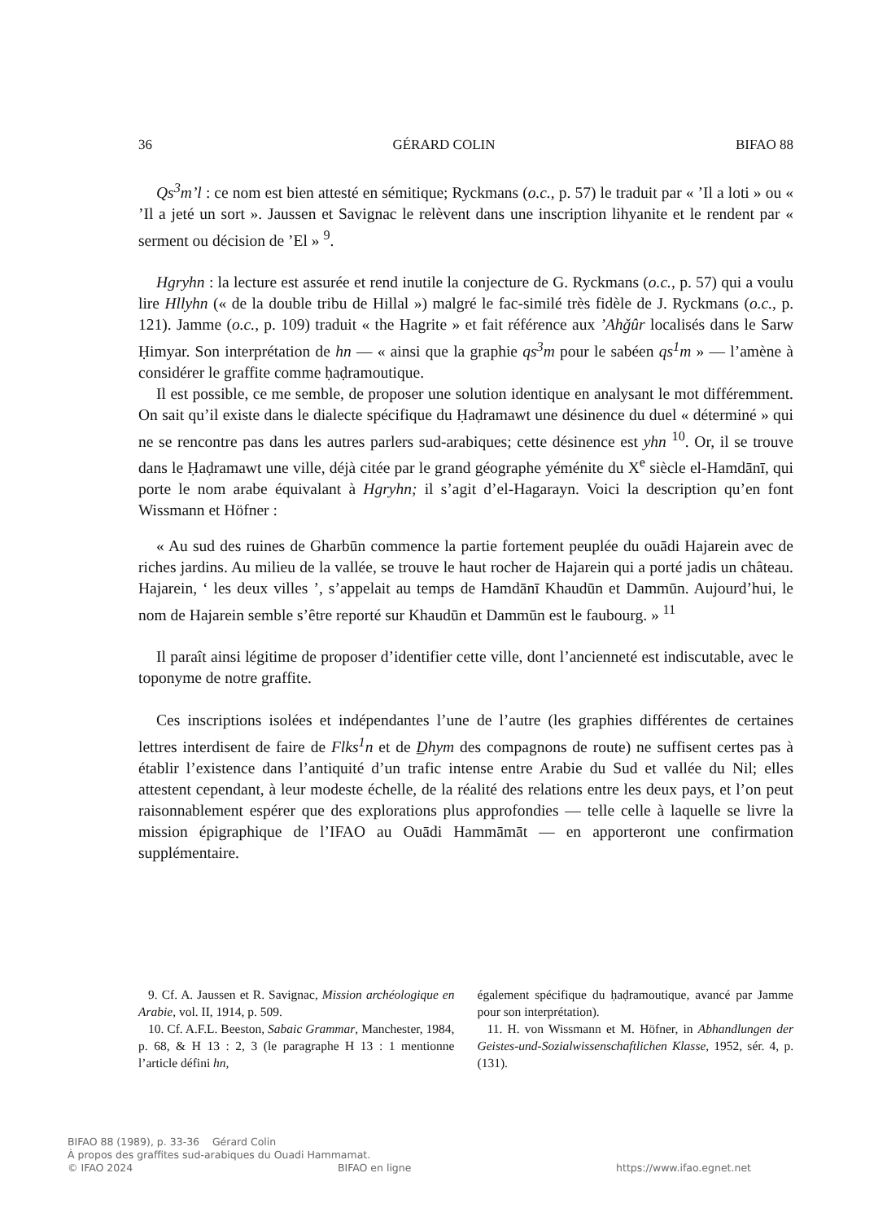36 GÉRARD COLIN BIFAO 88
Qs<sup>3</sup>m’l : ce nom est bien attesté en sémitique; Ryckmans (o.c., p. 57) le traduit par « ’Il a loti » ou « ’Il a jeté un sort ». Jaussen et Savignac le relèvent dans une inscription lihyanite et le rendent par « serment ou décision de ’El » <sup>9</sup>.
Hgryhn : la lecture est assurée et rend inutile la conjecture de G. Ryckmans (o.c., p. 57) qui a voulu lire Hllyhn (« de la double tribu de Hillal ») malgré le fac-similé très fidèle de J. Ryckmans (o.c., p. 121). Jamme (o.c., p. 109) traduit « the Hagrite » et fait référence aux ’Ahǧûr localisés dans le Sarw Ḥimyar. Son interprétation de hn — « ainsi que la graphie qs<sup>3</sup>m pour le sabéen qs<sup>1</sup>m » — l’amène à considérer le graffite comme ḥaḍramoutique.
Il est possible, ce me semble, de proposer une solution identique en analysant le mot différemment. On sait qu’il existe dans le dialecte spécifique du Ḥaḍramawt une désinence du duel « déterminé » qui ne se rencontre pas dans les autres parlers sud-arabiques; cette désinence est yhn <sup>10</sup>. Or, il se trouve dans le Ḥaḍramawt une ville, déjà citée par le grand géographe yéménite du X<sup>e</sup> siècle el-Hamdānī, qui porte le nom arabe équivalant à Hgryhn; il s’agit d’el-Hagarayn. Voici la description qu’en font Wissmann et Höfner :
« Au sud des ruines de Gharbūn commence la partie fortement peuplée du ouādi Hajarein avec de riches jardins. Au milieu de la vallée, se trouve le haut rocher de Hajarein qui a porté jadis un château. Hajarein, ‘ les deux villes ’, s’appelait au temps de Hamdānī Khaudūn et Dammūn. Aujourd’hui, le nom de Hajarein semble s’être reporté sur Khaudūn et Dammūn est le faubourg. » <sup>11</sup>
Il paraît ainsi légitime de proposer d’identifier cette ville, dont l’ancienneté est indiscutable, avec le toponyme de notre graffite.
Ces inscriptions isolées et indépendantes l’une de l’autre (les graphies différentes de certaines lettres interdisent de faire de Flks<sup>1</sup>n et de D̲hym des compagnons de route) ne suffisent certes pas à établir l’existence dans l’antiquité d’un trafic intense entre Arabie du Sud et vallée du Nil; elles attestent cependant, à leur modeste échelle, de la réalité des relations entre les deux pays, et l’on peut raisonnablement espérer que des explorations plus approfondies — telle celle à laquelle se livre la mission épigraphique de l’IFAO au Ouādi Hammāmāt — en apporteront une confirmation supplémentaire.
9. Cf. A. Jaussen et R. Savignac, Mission archéologique en Arabie, vol. II, 1914, p. 509.
10. Cf. A.F.L. Beeston, Sabaic Grammar, Manchester, 1984, p. 68, & H 13 : 2, 3 (le paragraphe H 13 : 1 mentionne l’article défini hn,
également spécifique du ḥaḍramoutique, avancé par Jamme pour son interprétation).
11. H. von Wissmann et M. Höfner, in Abhandlungen der Geistes-und-Sozialwissenschaftlichen Klasse, 1952, sér. 4, p. (131).
BIFAO 88 (1989), p. 33-36 Gérard Colin
À propos des graffites sud-arabiques du Ouadi Hammamat.
© IFAO 2024 BIFAO en ligne https://www.ifao.egnet.net